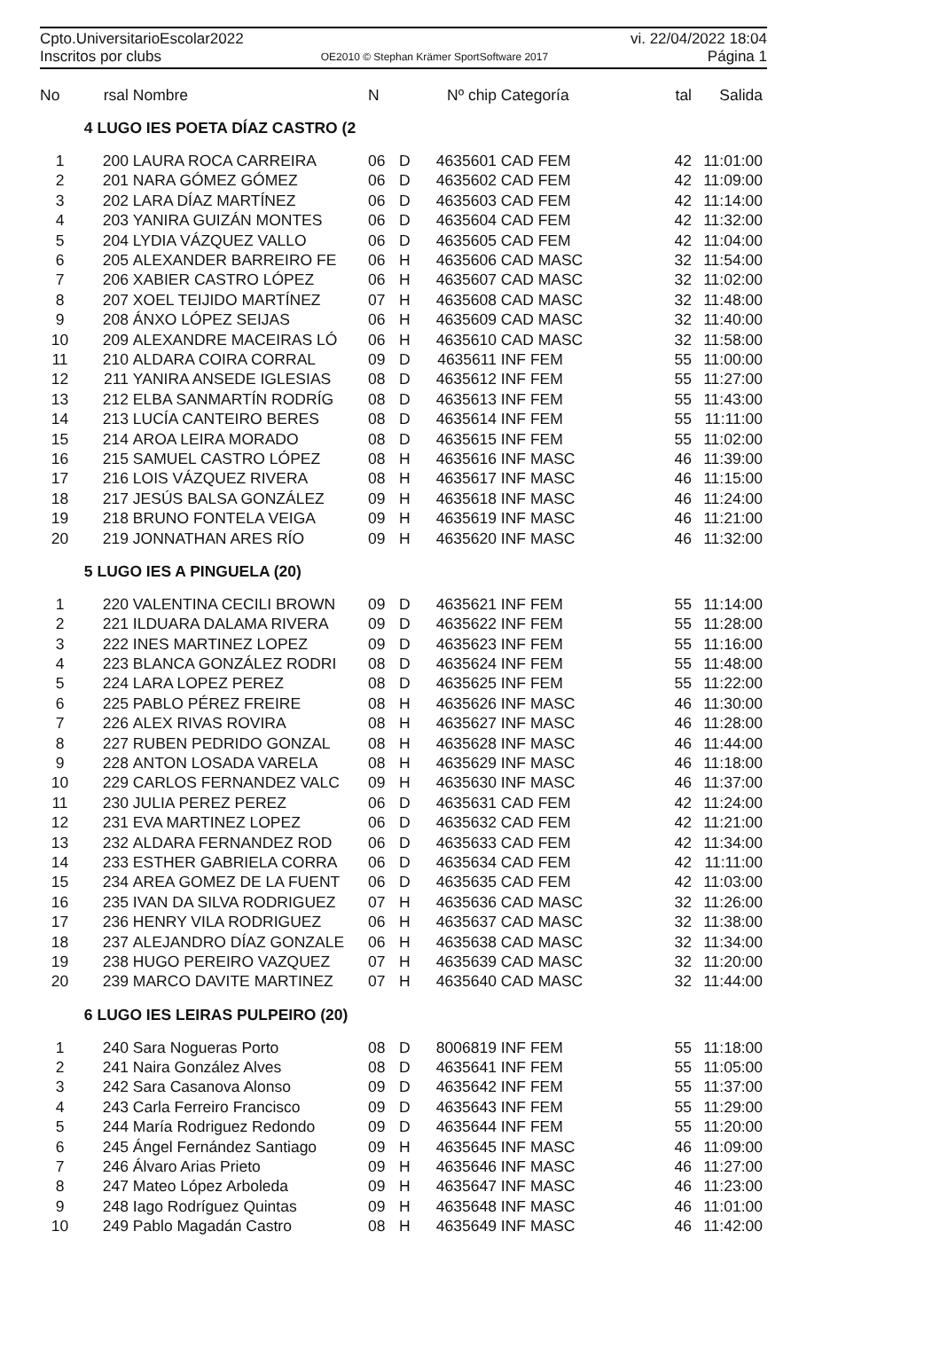Cpto.UniversitarioEscolar2022 vi. 22/04/2022 18:04
Inscritos por clubs OE2010 © Stephan Krämer SportSoftware 2017 Página 1
| No | rsal | Nombre | N | | Nº chip | Categoría | tal | Salida |
| --- | --- | --- | --- | --- | --- | --- | --- | --- |
| | 4 LUGO IES POETA DÍAZ CASTRO (2 | | | | | | | |
| 1 | 200 | LAURA ROCA CARREIRA | 06 | D | 4635601 | CAD FEM | 42 | 11:01:00 |
| 2 | 201 | NARA GÓMEZ GÓMEZ | 06 | D | 4635602 | CAD FEM | 42 | 11:09:00 |
| 3 | 202 | LARA DÍAZ MARTÍNEZ | 06 | D | 4635603 | CAD FEM | 42 | 11:14:00 |
| 4 | 203 | YANIRA GUIZÁN MONTES | 06 | D | 4635604 | CAD FEM | 42 | 11:32:00 |
| 5 | 204 | LYDIA VÁZQUEZ VALLO | 06 | D | 4635605 | CAD FEM | 42 | 11:04:00 |
| 6 | 205 | ALEXANDER BARREIRO FE | 06 | H | 4635606 | CAD MASC | 32 | 11:54:00 |
| 7 | 206 | XABIER CASTRO LÓPEZ | 06 | H | 4635607 | CAD MASC | 32 | 11:02:00 |
| 8 | 207 | XOEL TEIJIDO MARTÍNEZ | 07 | H | 4635608 | CAD MASC | 32 | 11:48:00 |
| 9 | 208 | ÁNXO LÓPEZ SEIJAS | 06 | H | 4635609 | CAD MASC | 32 | 11:40:00 |
| 10 | 209 | ALEXANDRE MACEIRAS LÓ | 06 | H | 4635610 | CAD MASC | 32 | 11:58:00 |
| 11 | 210 | ALDARA COIRA CORRAL | 09 | D | 4635611 | INF FEM | 55 | 11:00:00 |
| 12 | 211 | YANIRA ANSEDE IGLESIAS | 08 | D | 4635612 | INF FEM | 55 | 11:27:00 |
| 13 | 212 | ELBA SANMARTÍN RODRÍG | 08 | D | 4635613 | INF FEM | 55 | 11:43:00 |
| 14 | 213 | LUCÍA CANTEIRO BERES | 08 | D | 4635614 | INF FEM | 55 | 11:11:00 |
| 15 | 214 | AROA LEIRA MORADO | 08 | D | 4635615 | INF FEM | 55 | 11:02:00 |
| 16 | 215 | SAMUEL CASTRO LÓPEZ | 08 | H | 4635616 | INF MASC | 46 | 11:39:00 |
| 17 | 216 | LOIS VÁZQUEZ RIVERA | 08 | H | 4635617 | INF MASC | 46 | 11:15:00 |
| 18 | 217 | JESÚS BALSA GONZÁLEZ | 09 | H | 4635618 | INF MASC | 46 | 11:24:00 |
| 19 | 218 | BRUNO FONTELA VEIGA | 09 | H | 4635619 | INF MASC | 46 | 11:21:00 |
| 20 | 219 | JONNATHAN ARES RÍO | 09 | H | 4635620 | INF MASC | 46 | 11:32:00 |
| | 5 LUGO IES A PINGUELA (20) | | | | | | | |
| 1 | 220 | VALENTINA CECILI BROWN | 09 | D | 4635621 | INF FEM | 55 | 11:14:00 |
| 2 | 221 | ILDUARA DALAMA RIVERA | 09 | D | 4635622 | INF FEM | 55 | 11:28:00 |
| 3 | 222 | INES MARTINEZ LOPEZ | 09 | D | 4635623 | INF FEM | 55 | 11:16:00 |
| 4 | 223 | BLANCA GONZÁLEZ RODRI | 08 | D | 4635624 | INF FEM | 55 | 11:48:00 |
| 5 | 224 | LARA LOPEZ PEREZ | 08 | D | 4635625 | INF FEM | 55 | 11:22:00 |
| 6 | 225 | PABLO PÉREZ FREIRE | 08 | H | 4635626 | INF MASC | 46 | 11:30:00 |
| 7 | 226 | ALEX RIVAS ROVIRA | 08 | H | 4635627 | INF MASC | 46 | 11:28:00 |
| 8 | 227 | RUBEN PEDRIDO GONZAL | 08 | H | 4635628 | INF MASC | 46 | 11:44:00 |
| 9 | 228 | ANTON LOSADA VARELA | 08 | H | 4635629 | INF MASC | 46 | 11:18:00 |
| 10 | 229 | CARLOS FERNANDEZ VALC | 09 | H | 4635630 | INF MASC | 46 | 11:37:00 |
| 11 | 230 | JULIA PEREZ PEREZ | 06 | D | 4635631 | CAD FEM | 42 | 11:24:00 |
| 12 | 231 | EVA MARTINEZ LOPEZ | 06 | D | 4635632 | CAD FEM | 42 | 11:21:00 |
| 13 | 232 | ALDARA FERNANDEZ ROD | 06 | D | 4635633 | CAD FEM | 42 | 11:34:00 |
| 14 | 233 | ESTHER GABRIELA CORRA | 06 | D | 4635634 | CAD FEM | 42 | 11:11:00 |
| 15 | 234 | AREA GOMEZ DE LA FUENT | 06 | D | 4635635 | CAD FEM | 42 | 11:03:00 |
| 16 | 235 | IVAN DA SILVA RODRIGUEZ | 07 | H | 4635636 | CAD MASC | 32 | 11:26:00 |
| 17 | 236 | HENRY VILA RODRIGUEZ | 06 | H | 4635637 | CAD MASC | 32 | 11:38:00 |
| 18 | 237 | ALEJANDRO DÍAZ GONZALE | 06 | H | 4635638 | CAD MASC | 32 | 11:34:00 |
| 19 | 238 | HUGO PEREIRO VAZQUEZ | 07 | H | 4635639 | CAD MASC | 32 | 11:20:00 |
| 20 | 239 | MARCO DAVITE MARTINEZ | 07 | H | 4635640 | CAD MASC | 32 | 11:44:00 |
| | 6 LUGO IES LEIRAS PULPEIRO (20) | | | | | | | |
| 1 | 240 | Sara Nogueras Porto | 08 | D | 8006819 | INF FEM | 55 | 11:18:00 |
| 2 | 241 | Naira González Alves | 08 | D | 4635641 | INF FEM | 55 | 11:05:00 |
| 3 | 242 | Sara Casanova Alonso | 09 | D | 4635642 | INF FEM | 55 | 11:37:00 |
| 4 | 243 | Carla Ferreiro Francisco | 09 | D | 4635643 | INF FEM | 55 | 11:29:00 |
| 5 | 244 | María Rodriguez Redondo | 09 | D | 4635644 | INF FEM | 55 | 11:20:00 |
| 6 | 245 | Ángel Fernández Santiago | 09 | H | 4635645 | INF MASC | 46 | 11:09:00 |
| 7 | 246 | Álvaro Arias Prieto | 09 | H | 4635646 | INF MASC | 46 | 11:27:00 |
| 8 | 247 | Mateo López Arboleda | 09 | H | 4635647 | INF MASC | 46 | 11:23:00 |
| 9 | 248 | Iago Rodríguez Quintas | 09 | H | 4635648 | INF MASC | 46 | 11:01:00 |
| 10 | 249 | Pablo Magadán Castro | 08 | H | 4635649 | INF MASC | 46 | 11:42:00 |